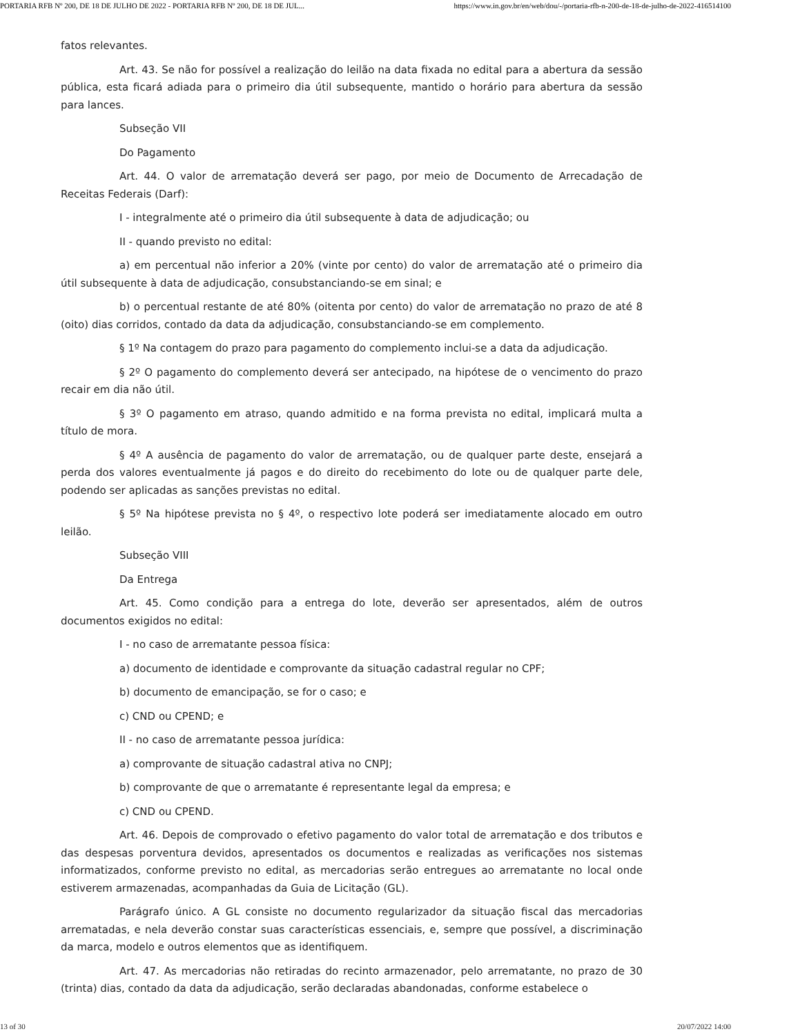PORTARIA RFB Nº 200, DE 18 DE JULHO DE 2022 - PORTARIA RFB Nº 200, DE 18 DE JUL... https://www.in.gov.br/en/web/dou/-/portaria-rfb-n-200-de-18-de-julho-de-2022-416514100
fatos relevantes.
Art. 43. Se não for possível a realização do leilão na data fixada no edital para a abertura da sessão pública, esta ficará adiada para o primeiro dia útil subsequente, mantido o horário para abertura da sessão para lances.
Subseção VII
Do Pagamento
Art. 44. O valor de arrematação deverá ser pago, por meio de Documento de Arrecadação de Receitas Federais (Darf):
I - integralmente até o primeiro dia útil subsequente à data de adjudicação; ou
II - quando previsto no edital:
a) em percentual não inferior a 20% (vinte por cento) do valor de arrematação até o primeiro dia útil subsequente à data de adjudicação, consubstanciando-se em sinal; e
b) o percentual restante de até 80% (oitenta por cento) do valor de arrematação no prazo de até 8 (oito) dias corridos, contado da data da adjudicação, consubstanciando-se em complemento.
§ 1º Na contagem do prazo para pagamento do complemento inclui-se a data da adjudicação.
§ 2º O pagamento do complemento deverá ser antecipado, na hipótese de o vencimento do prazo recair em dia não útil.
§ 3º O pagamento em atraso, quando admitido e na forma prevista no edital, implicará multa a título de mora.
§ 4º A ausência de pagamento do valor de arrematação, ou de qualquer parte deste, ensejará a perda dos valores eventualmente já pagos e do direito do recebimento do lote ou de qualquer parte dele, podendo ser aplicadas as sanções previstas no edital.
§ 5º Na hipótese prevista no § 4º, o respectivo lote poderá ser imediatamente alocado em outro leilão.
Subseção VIII
Da Entrega
Art. 45. Como condição para a entrega do lote, deverão ser apresentados, além de outros documentos exigidos no edital:
I - no caso de arrematante pessoa física:
a) documento de identidade e comprovante da situação cadastral regular no CPF;
b) documento de emancipação, se for o caso; e
c) CND ou CPEND; e
II - no caso de arrematante pessoa jurídica:
a) comprovante de situação cadastral ativa no CNPJ;
b) comprovante de que o arrematante é representante legal da empresa; e
c) CND ou CPEND.
Art. 46. Depois de comprovado o efetivo pagamento do valor total de arrematação e dos tributos e das despesas porventura devidos, apresentados os documentos e realizadas as verificações nos sistemas informatizados, conforme previsto no edital, as mercadorias serão entregues ao arrematante no local onde estiverem armazenadas, acompanhadas da Guia de Licitação (GL).
Parágrafo único. A GL consiste no documento regularizador da situação fiscal das mercadorias arrematadas, e nela deverão constar suas características essenciais, e, sempre que possível, a discriminação da marca, modelo e outros elementos que as identifiquem.
Art. 47. As mercadorias não retiradas do recinto armazenador, pelo arrematante, no prazo de 30 (trinta) dias, contado da data da adjudicação, serão declaradas abandonadas, conforme estabelece o
13 of 30 20/07/2022 14:00